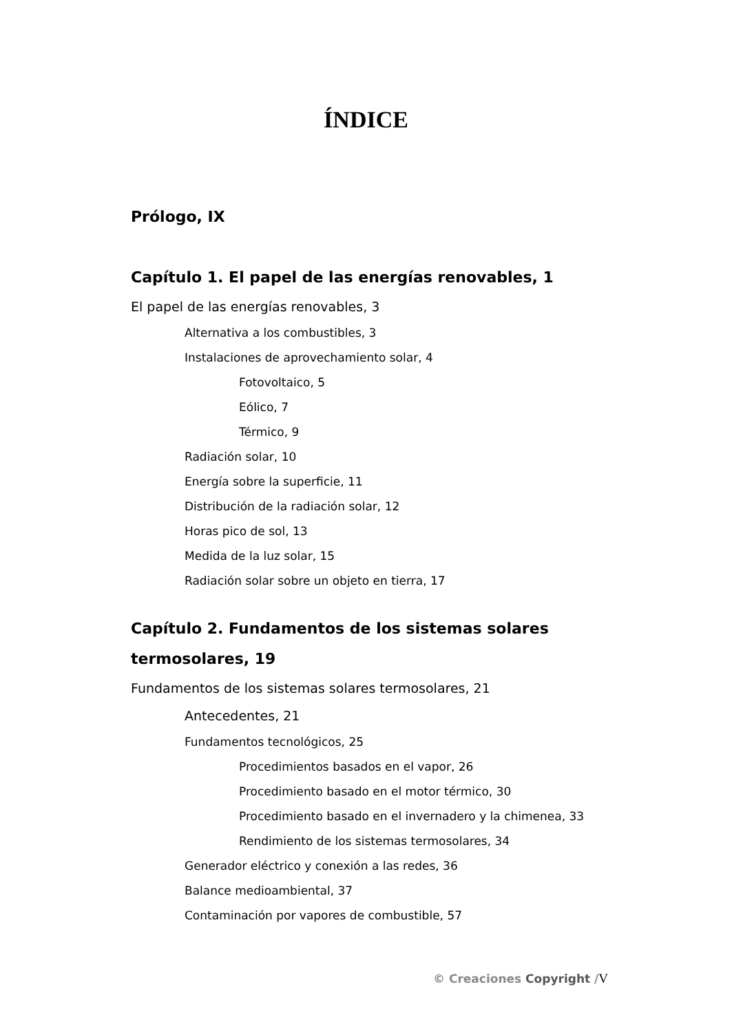ÍNDICE
Prólogo, IX
Capítulo 1. El papel de las energías renovables, 1
El papel de las energías renovables, 3
Alternativa a los combustibles, 3
Instalaciones de aprovechamiento solar, 4
Fotovoltaico, 5
Eólico, 7
Térmico, 9
Radiación solar, 10
Energía sobre la superficie, 11
Distribución de la radiación solar, 12
Horas pico de sol, 13
Medida de la luz solar, 15
Radiación solar sobre un objeto en tierra, 17
Capítulo 2. Fundamentos de los sistemas solares
termosolares, 19
Fundamentos de los sistemas solares termosolares, 21
Antecedentes, 21
Fundamentos tecnológicos, 25
Procedimientos basados en el vapor, 26
Procedimiento basado en el motor térmico, 30
Procedimiento basado en el invernadero y la chimenea, 33
Rendimiento de los sistemas termosolares, 34
Generador eléctrico y conexión a las redes, 36
Balance medioambiental, 37
Contaminación por vapores de combustible, 57
© Creaciones Copyright /V